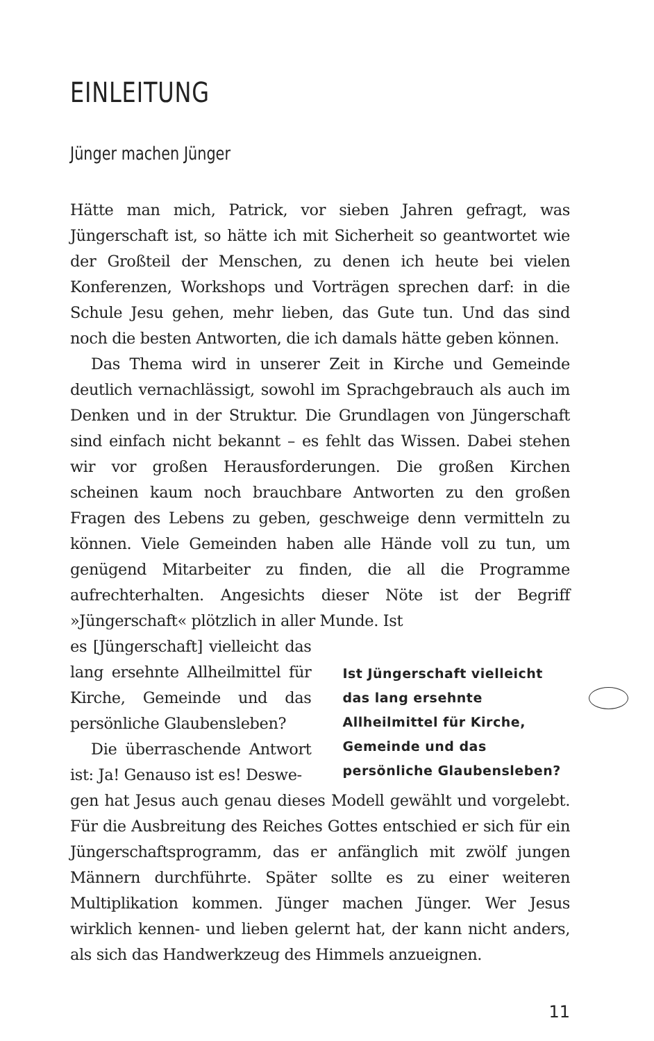EINLEITUNG
Jünger machen Jünger
Hätte man mich, Patrick, vor sieben Jahren gefragt, was Jüngerschaft ist, so hätte ich mit Sicherheit so geantwortet wie der Großteil der Menschen, zu denen ich heute bei vielen Konferenzen, Workshops und Vorträgen sprechen darf: in die Schule Jesu gehen, mehr lieben, das Gute tun. Und das sind noch die besten Antworten, die ich damals hätte geben können.
Das Thema wird in unserer Zeit in Kirche und Gemeinde deutlich vernachlässigt, sowohl im Sprachgebrauch als auch im Denken und in der Struktur. Die Grundlagen von Jüngerschaft sind einfach nicht bekannt – es fehlt das Wissen. Dabei stehen wir vor großen Herausforderungen. Die großen Kirchen scheinen kaum noch brauchbare Antworten zu den großen Fragen des Lebens zu geben, geschweige denn vermitteln zu können. Viele Gemeinden haben alle Hände voll zu tun, um genügend Mitarbeiter zu finden, die all die Programme aufrechterhalten. Angesichts dieser Nöte ist der Begriff »Jüngerschaft« plötzlich in aller Munde. Ist
es [Jüngerschaft] vielleicht das lang ersehnte Allheilmittel für Kirche, Gemeinde und das persönliche Glaubensleben?
Die überraschende Antwort ist: Ja! Genauso ist es! Deswe-
Ist Jüngerschaft vielleicht das lang ersehnte Allheilmittel für Kirche, Gemeinde und das persönliche Glaubensleben?
gen hat Jesus auch genau dieses Modell gewählt und vorgelebt. Für die Ausbreitung des Reiches Gottes entschied er sich für ein Jüngerschaftsprogramm, das er anfänglich mit zwölf jungen Männern durchführte. Später sollte es zu einer weiteren Multiplikation kommen. Jünger machen Jünger. Wer Jesus wirklich kennen- und lieben gelernt hat, der kann nicht anders, als sich das Handwerkzeug des Himmels anzueignen.
11